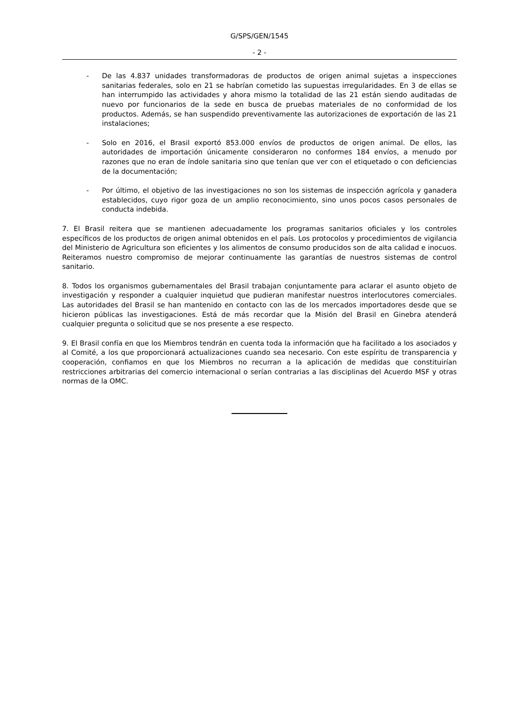G/SPS/GEN/1545
- 2 -
- De las 4.837 unidades transformadoras de productos de origen animal sujetas a inspecciones sanitarias federales, solo en 21 se habrían cometido las supuestas irregularidades. En 3 de ellas se han interrumpido las actividades y ahora mismo la totalidad de las 21 están siendo auditadas de nuevo por funcionarios de la sede en busca de pruebas materiales de no conformidad de los productos. Además, se han suspendido preventivamente las autorizaciones de exportación de las 21 instalaciones;
- Solo en 2016, el Brasil exportó 853.000 envíos de productos de origen animal. De ellos, las autoridades de importación únicamente consideraron no conformes 184 envíos, a menudo por razones que no eran de índole sanitaria sino que tenían que ver con el etiquetado o con deficiencias de la documentación;
- Por último, el objetivo de las investigaciones no son los sistemas de inspección agrícola y ganadera establecidos, cuyo rigor goza de un amplio reconocimiento, sino unos pocos casos personales de conducta indebida.
7. El Brasil reitera que se mantienen adecuadamente los programas sanitarios oficiales y los controles específicos de los productos de origen animal obtenidos en el país. Los protocolos y procedimientos de vigilancia del Ministerio de Agricultura son eficientes y los alimentos de consumo producidos son de alta calidad e inocuos. Reiteramos nuestro compromiso de mejorar continuamente las garantías de nuestros sistemas de control sanitario.
8. Todos los organismos gubernamentales del Brasil trabajan conjuntamente para aclarar el asunto objeto de investigación y responder a cualquier inquietud que pudieran manifestar nuestros interlocutores comerciales. Las autoridades del Brasil se han mantenido en contacto con las de los mercados importadores desde que se hicieron públicas las investigaciones. Está de más recordar que la Misión del Brasil en Ginebra atenderá cualquier pregunta o solicitud que se nos presente a ese respecto.
9. El Brasil confía en que los Miembros tendrán en cuenta toda la información que ha facilitado a los asociados y al Comité, a los que proporcionará actualizaciones cuando sea necesario. Con este espíritu de transparencia y cooperación, confiamos en que los Miembros no recurran a la aplicación de medidas que constituirían restricciones arbitrarias del comercio internacional o serían contrarias a las disciplinas del Acuerdo MSF y otras normas de la OMC.